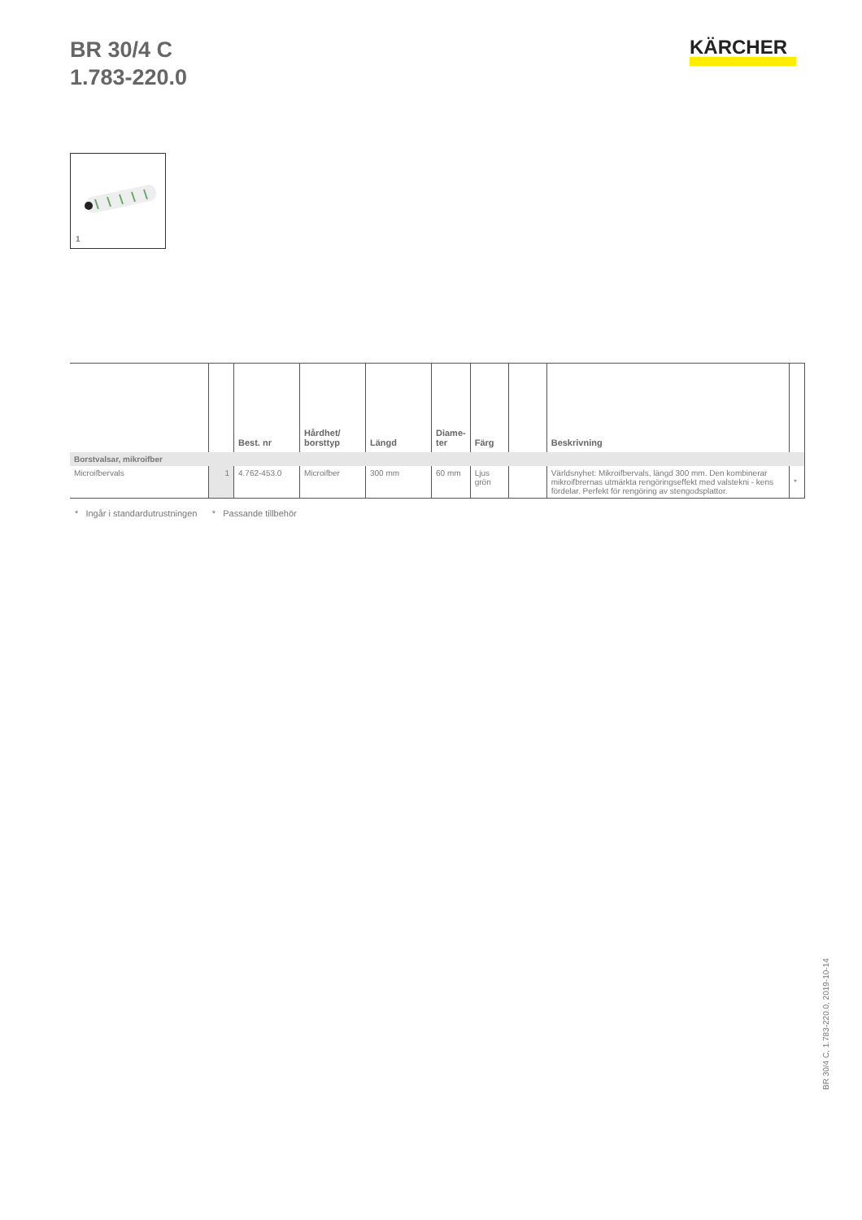BR 30/4 C
1.783-220.0
KÄRCHER
1
| | | Best. nr | Hårdhet/ borsttyp | Längd | Diame- ter | Färg | | Beskrivning | |
| --- | --- | --- | --- | --- | --- | --- | --- | --- | --- |
| Borstvalsar, mikroifber | | | | | | | | | |
| Microifbervals | 1 | 4.762-453.0 | Microifber | 300 mm | 60 mm | Ljus grön | | Världsnyhet: Mikroifbervals, längd 300 mm. Den kombinerar mikroifbrernas utmärkta rengöringseffekt med valstekni - kens fördelar. Perfekt för rengöring av stengodsplattor. | * |
* Ingår i standardutrustningen * Passande tillbehör
BR 30/4 C, 1.783-220.0, 2019-10-14